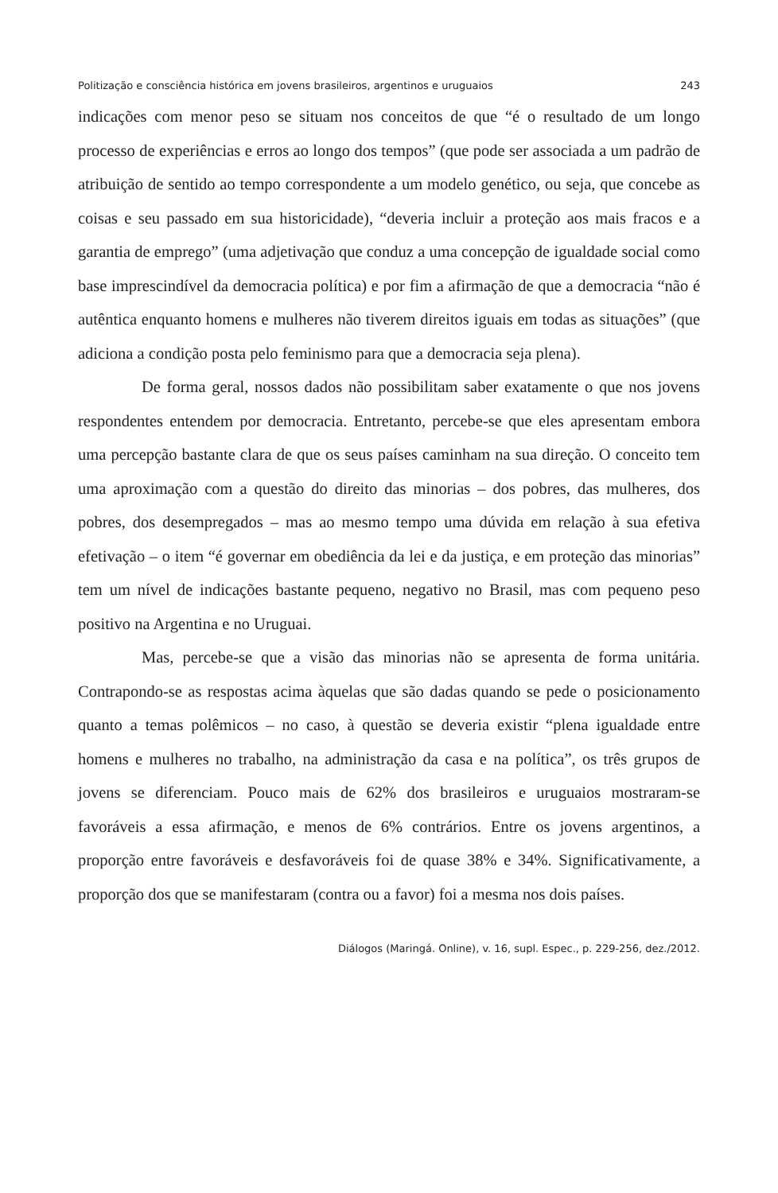Politização e consciência histórica em jovens brasileiros, argentinos e uruguaios 243
indicações com menor peso se situam nos conceitos de que “é o resultado de um longo processo de experiências e erros ao longo dos tempos” (que pode ser associada a um padrão de atribuição de sentido ao tempo correspondente a um modelo genético, ou seja, que concebe as coisas e seu passado em sua historicidade), “deveria incluir a proteção aos mais fracos e a garantia de emprego” (uma adjetivação que conduz a uma concepção de igualdade social como base imprescindível da democracia política) e por fim a afirmação de que a democracia “não é autêntica enquanto homens e mulheres não tiverem direitos iguais em todas as situações” (que adiciona a condição posta pelo feminismo para que a democracia seja plena).
De forma geral, nossos dados não possibilitam saber exatamente o que nos jovens respondentes entendem por democracia. Entretanto, percebe-se que eles apresentam embora uma percepção bastante clara de que os seus países caminham na sua direção. O conceito tem uma aproximação com a questão do direito das minorias – dos pobres, das mulheres, dos pobres, dos desempregados – mas ao mesmo tempo uma dúvida em relação à sua efetiva efetivação – o item “é governar em obediência da lei e da justiça, e em proteção das minorias” tem um nível de indicações bastante pequeno, negativo no Brasil, mas com pequeno peso positivo na Argentina e no Uruguai.
Mas, percebe-se que a visão das minorias não se apresenta de forma unitária. Contrapondo-se as respostas acima àquelas que são dadas quando se pede o posicionamento quanto a temas polêmicos – no caso, à questão se deveria existir “plena igualdade entre homens e mulheres no trabalho, na administração da casa e na política”, os três grupos de jovens se diferenciam. Pouco mais de 62% dos brasileiros e uruguaios mostraram-se favoráveis a essa afirmação, e menos de 6% contrários. Entre os jovens argentinos, a proporção entre favoráveis e desfavoráveis foi de quase 38% e 34%. Significativamente, a proporção dos que se manifestaram (contra ou a favor) foi a mesma nos dois países.
Diálogos (Maringá. Online), v. 16, supl. Espec., p. 229-256, dez./2012.